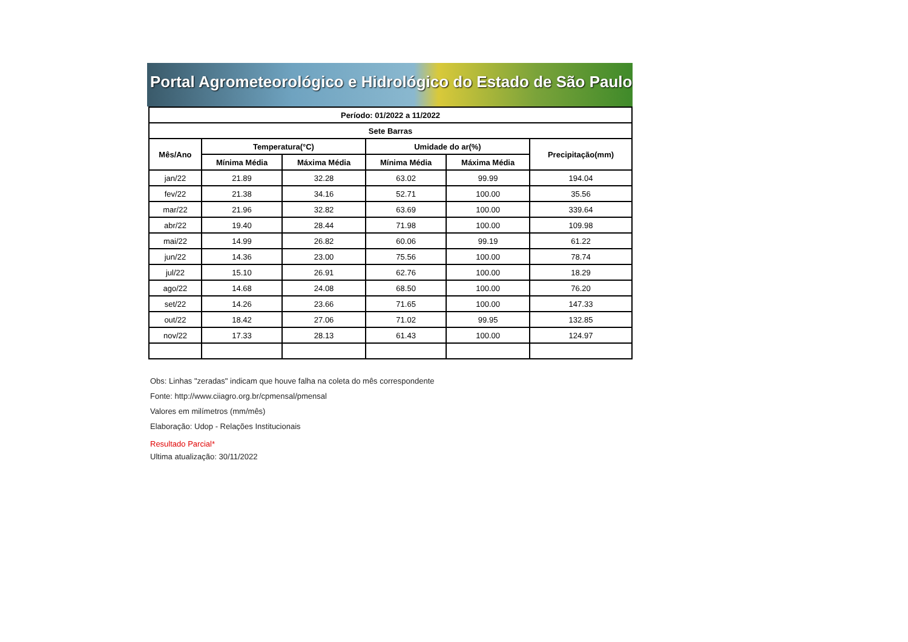Portal Agrometeorológico e Hidrológico do Estado de São Paulo
| Período: 01/2022 a 11/2022 | | | | | |
| --- | --- | --- | --- | --- | --- |
| Sete Barras | | | | | |
| Mês/Ano | Temperatura(°C) | | Umidade do ar(%) | | Precipitação(mm) |
| | Mínima Média | Máxima Média | Mínima Média | Máxima Média | |
| jan/22 | 21.89 | 32.28 | 63.02 | 99.99 | 194.04 |
| fev/22 | 21.38 | 34.16 | 52.71 | 100.00 | 35.56 |
| mar/22 | 21.96 | 32.82 | 63.69 | 100.00 | 339.64 |
| abr/22 | 19.40 | 28.44 | 71.98 | 100.00 | 109.98 |
| mai/22 | 14.99 | 26.82 | 60.06 | 99.19 | 61.22 |
| jun/22 | 14.36 | 23.00 | 75.56 | 100.00 | 78.74 |
| jul/22 | 15.10 | 26.91 | 62.76 | 100.00 | 18.29 |
| ago/22 | 14.68 | 24.08 | 68.50 | 100.00 | 76.20 |
| set/22 | 14.26 | 23.66 | 71.65 | 100.00 | 147.33 |
| out/22 | 18.42 | 27.06 | 71.02 | 99.95 | 132.85 |
| nov/22 | 17.33 | 28.13 | 61.43 | 100.00 | 124.97 |
Obs: Linhas "zeradas" indicam que houve falha na coleta do mês correspondente
Fonte: http://www.ciiagro.org.br/cpmensal/pmensal
Valores em milímetros (mm/mês)
Elaboração: Udop - Relações Institucionais
Resultado Parcial*
Ultima atualização: 30/11/2022